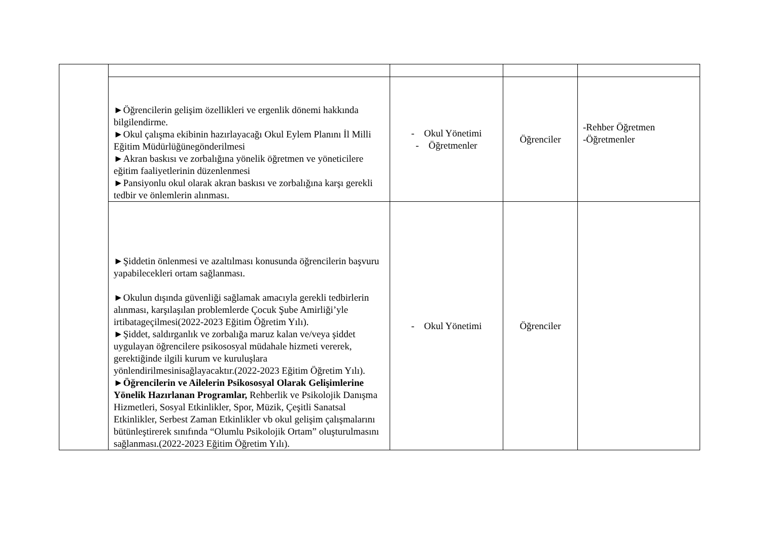| | ►Öğrencilerin gelişim özellikleri ve ergenlik dönemi hakkında bilgilendirme. ►Okul çalışma ekibinin hazırlayacağı Okul Eylem Planını İl Milli Eğitim Müdürlüğünegönderilmesi ►Akran baskısı ve zorbalığına yönelik öğretmen ve yöneticilere eğitim faaliyetlerinin düzenlenmesi ►Pansiyonlu okul olarak akran baskısı ve zorbalığına karşı gerekli tedbir ve önlemlerin alınması. | - Okul Yönetimi - Öğretmenler | Öğrenciler | -Rehber Öğretmen -Öğretmenler |
| | ►Şiddetin önlenmesi ve azaltılması konusunda öğrencilerin başvuru yapabilecekleri ortam sağlanması. ►Okulun dışında güvenliği sağlamak amacıyla gerekli tedbirlerin alınması, karşılaşılan problemlerde Çocuk Şube Amirliği’yle irtibatageçilmesi(2022-2023 Eğitim Öğretim Yılı). ►Şiddet, saldırganlık ve zorbalığa maruz kalan ve/veya şiddet uygulayan öğrencilere psikososyal müdahale hizmeti vererek, gerektiğinde ilgili kurum ve kuruluşlara yönlendirilmesinisağlayacaktır.(2022-2023 Eğitim Öğretim Yılı). ► Öğrencilerin ve Ailelerin Psikososyal Olarak Gelişimlerine Yönelik Hazırlanan Programlar, Rehberlik ve Psikolojik Danışma Hizmetleri, Sosyal Etkinlikler, Spor, Müzik, Çeşitli Sanatsal Etkinlikler, Serbest Zaman Etkinlikler vb okul gelişim çalışmalarını bütünleştirerek sınıfında “Olumlu Psikolojik Ortam” oluşturulmasını sağlanması.(2022-2023 Eğitim Öğretim Yılı). | - Okul Yönetimi | Öğrenciler | |